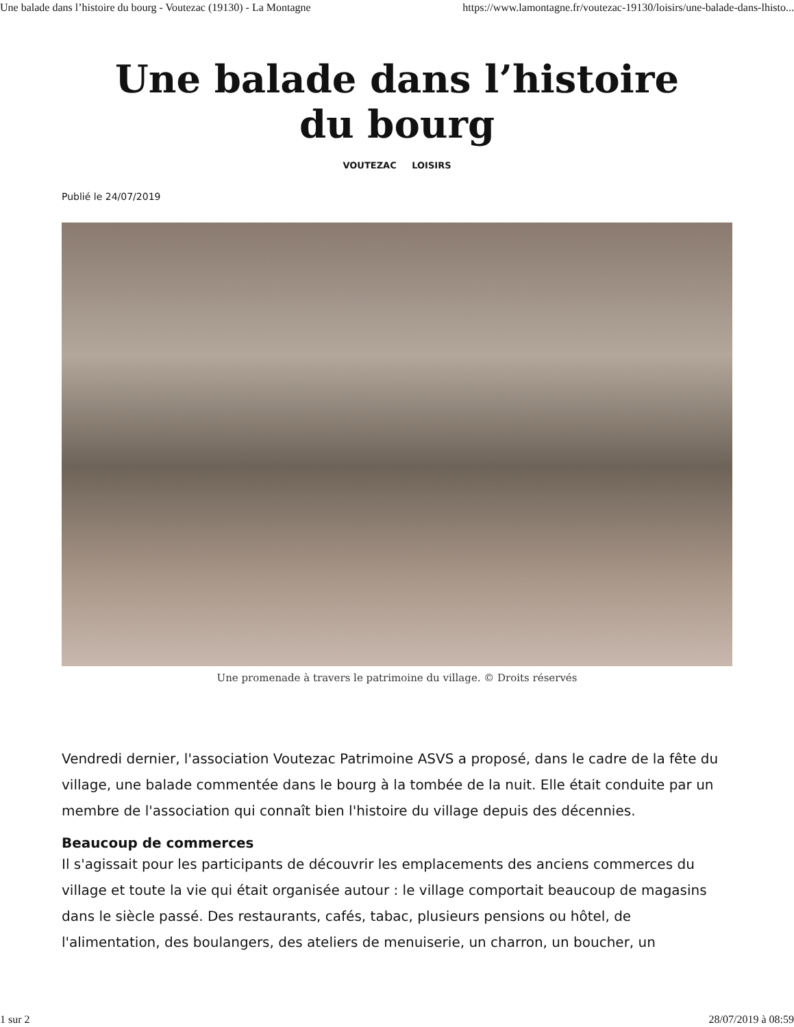Une balade dans l’histoire du bourg - Voutezac (19130) - La Montagne https://www.lamontagne.fr/voutezac-19130/loisirs/une-balade-dans-lhisto...
Une balade dans l’histoire du bourg
VOUTEZAC LOISIRS
Publié le 24/07/2019
Une promenade à travers le patrimoine du village. © Droits réservés
Vendredi dernier, l'association Voutezac Patrimoine ASVS a proposé, dans le cadre de la fête du village, une balade commentée dans le bourg à la tombée de la nuit. Elle était conduite par un membre de l'association qui connaît bien l'histoire du village depuis des décennies.
Beaucoup de commerces
Il s'agissait pour les participants de découvrir les emplacements des anciens commerces du village et toute la vie qui était organisée autour : le village comportait beaucoup de magasins dans le siècle passé. Des restaurants, cafés, tabac, plusieurs pensions ou hôtel, de l'alimentation, des boulangers, des ateliers de menuiserie, un charron, un boucher, un
1 sur 2 28/07/2019 à 08:59